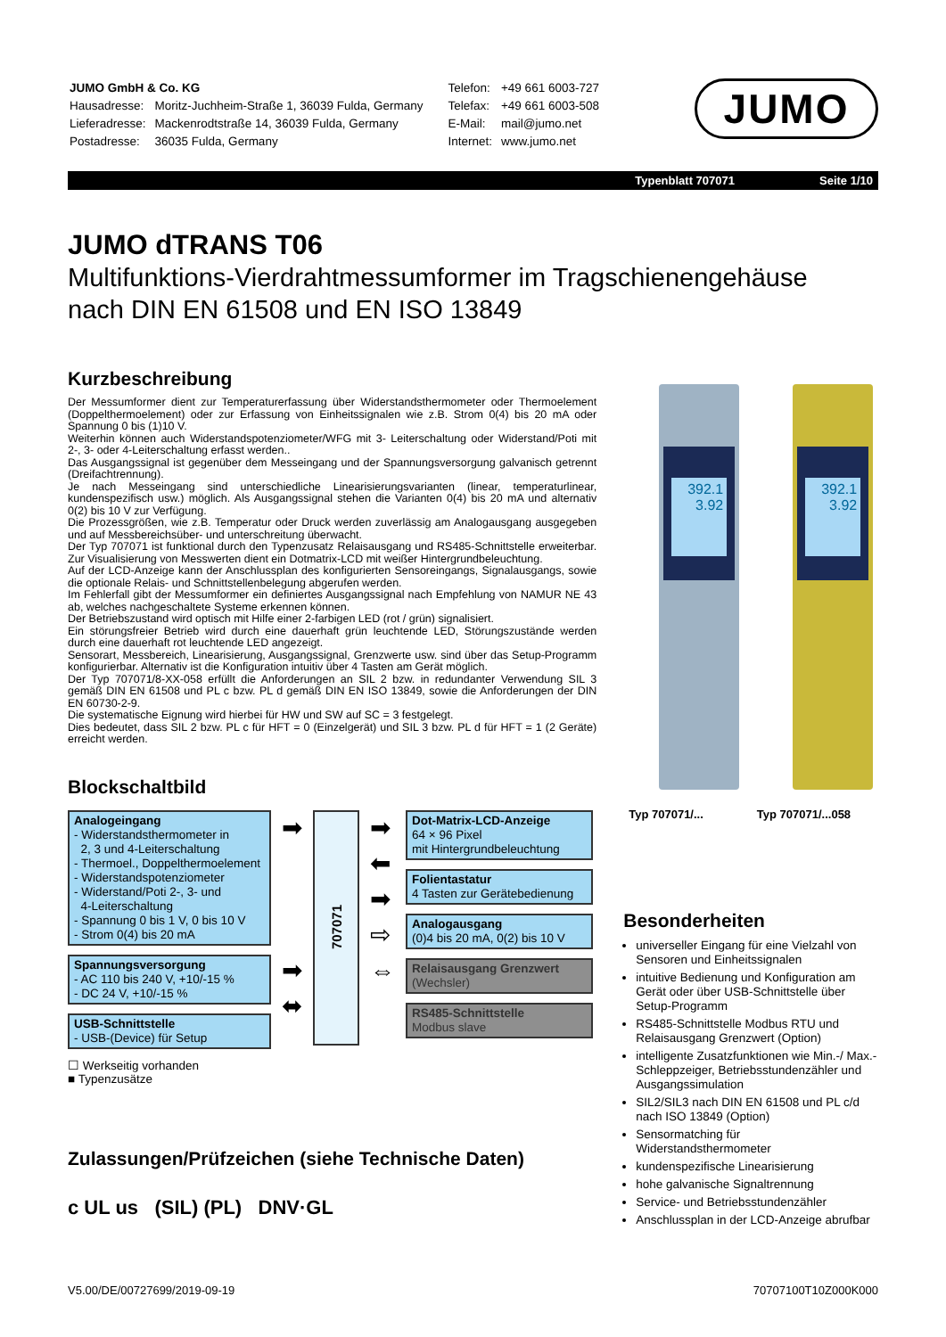| JUMO GmbH & Co. KG | |
| Hausadresse: | Moritz-Juchheim-Straße 1, 36039 Fulda, Germany |
| Lieferadresse: | Mackenrodtstraße 14, 36039 Fulda, Germany |
| Postadresse: | 36035 Fulda, Germany |
| Telefon: | +49 661 6003-727 |
| Telefax: | +49 661 6003-508 |
| E-Mail: | mail@jumo.net |
| Internet: | www.jumo.net |
JUMO
Typenblatt 707071 Seite 1/10
JUMO dTRANS T06
Multifunktions-Vierdrahtmessumformer im Tragschienengehäuse
nach DIN EN 61508 und EN ISO 13849
Kurzbeschreibung
Der Messumformer dient zur Temperaturerfassung über Widerstandsthermometer oder Thermoelement (Doppelthermoelement) oder zur Erfassung von Einheitssignalen wie z.B. Strom 0(4) bis 20 mA oder Spannung 0 bis (1)10 V.
Weiterhin können auch Widerstandspotenziometer/WFG mit 3- Leiterschaltung oder Widerstand/Poti mit 2-, 3- oder 4-Leiterschaltung erfasst werden..
Das Ausgangssignal ist gegenüber dem Messeingang und der Spannungsversorgung galvanisch getrennt (Dreifachtrennung).
Je nach Messeingang sind unterschiedliche Linearisierungsvarianten (linear, temperaturlinear, kundenspezifisch usw.) möglich. Als Ausgangssignal stehen die Varianten 0(4) bis 20 mA und alternativ 0(2) bis 10 V zur Verfügung.
Die Prozessgrößen, wie z.B. Temperatur oder Druck werden zuverlässig am Analogausgang ausgegeben und auf Messbereichsüber- und unterschreitung überwacht.
Der Typ 707071 ist funktional durch den Typenzusatz Relaisausgang und RS485-Schnittstelle erweiterbar. Zur Visualisierung von Messwerten dient ein Dotmatrix-LCD mit weißer Hintergrundbeleuchtung.
Auf der LCD-Anzeige kann der Anschlussplan des konfigurierten Sensoreingangs, Signalausgangs, sowie die optionale Relais- und Schnittstellenbelegung abgerufen werden.
Im Fehlerfall gibt der Messumformer ein definiertes Ausgangssignal nach Empfehlung von NAMUR NE 43 ab, welches nachgeschaltete Systeme erkennen können.
Der Betriebszustand wird optisch mit Hilfe einer 2-farbigen LED (rot / grün) signalisiert.
Ein störungsfreier Betrieb wird durch eine dauerhaft grün leuchtende LED, Störungszustände werden durch eine dauerhaft rot leuchtende LED angezeigt.
Sensorart, Messbereich, Linearisierung, Ausgangssignal, Grenzwerte usw. sind über das Setup-Programm konfigurierbar. Alternativ ist die Konfiguration intuitiv über 4 Tasten am Gerät möglich.
Der Typ 707071/8-XX-058 erfüllt die Anforderungen an SIL 2 bzw. in redundanter Verwendung SIL 3 gemäß DIN EN 61508 und PL c bzw. PL d gemäß DIN EN ISO 13849, sowie die Anforderungen der DIN EN 60730-2-9.
Die systematische Eignung wird hierbei für HW und SW auf SC = 3 festgelegt.
Dies bedeutet, dass SIL 2 bzw. PL c für HFT = 0 (Einzelgerät) und SIL 3 bzw. PL d für HFT = 1 (2 Geräte) erreicht werden.
Blockschaltbild
Analogeingang
- Widerstandsthermometer in
2, 3 und 4-Leiterschaltung
- Thermoel., Doppelthermoelement
- Widerstandspotenziometer
- Widerstand/Poti 2-, 3- und
4-Leiterschaltung
- Spannung 0 bis 1 V, 0 bis 10 V
- Strom 0(4) bis 20 mA
Spannungsversorgung
- AC 110 bis 240 V, +10/-15 %
- DC 24 V, +10/-15 %
USB-Schnittstelle
- USB-(Device) für Setup
☐ Werkseitig vorhanden
■ Typenzusätze
➡
➡
⬌
707071
➡
⬅
➡
⇨
⇔
Dot-Matrix-LCD-Anzeige
64 × 96 Pixel
mit Hintergrundbeleuchtung
Folientastatur
4 Tasten zur Gerätebedienung
Analogausgang
(0)4 bis 20 mA, 0(2) bis 10 V
Relaisausgang Grenzwert
(Wechsler)
RS485-Schnittstelle
Modbus slave
Zulassungen/Prüfzeichen (siehe Technische Daten)
c UL us (SIL) (PL) DNV·GL
392.1
3.92
392.1
3.92
Typ 707071/... Typ 707071/...058
Besonderheiten
universeller Eingang für eine Vielzahl von Sensoren und Einheitssignalen
intuitive Bedienung und Konfiguration am Gerät oder über USB-Schnittstelle über Setup-Programm
RS485-Schnittstelle Modbus RTU und Relaisausgang Grenzwert (Option)
intelligente Zusatzfunktionen wie Min.-/ Max.-Schleppzeiger, Betriebsstundenzähler und Ausgangssimulation
SIL2/SIL3 nach DIN EN 61508 und PL c/d nach ISO 13849 (Option)
Sensormatching für Widerstandsthermometer
kundenspezifische Linearisierung
hohe galvanische Signaltrennung
Service- und Betriebsstundenzähler
Anschlussplan in der LCD-Anzeige abrufbar
V5.00/DE/00727699/2019-09-19 70707100T10Z000K000